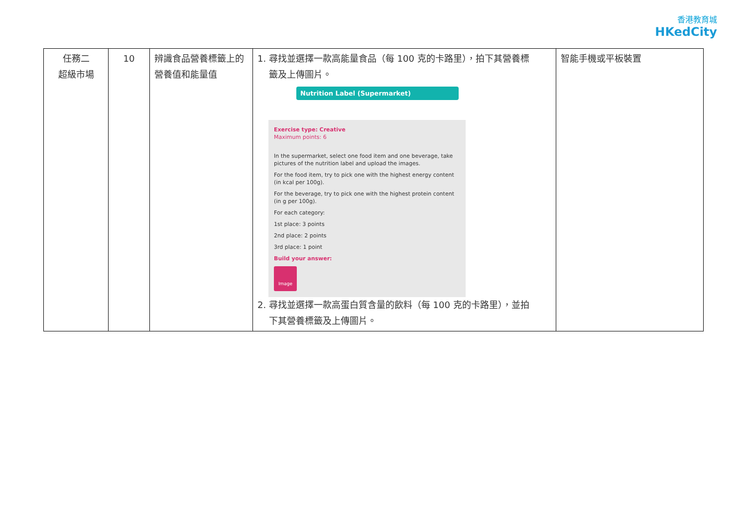香港教育城
HKedCity
| 任務二 超級市場 | 10 | 辨識食品營養標籤上的營養值和能量值 | 1. 尋找並選擇一款高能量食品（每 100 克的卡路里），拍下其營養標 籤及上傳圖片。 Nutrition Label (Supermarket) Exercise type: Creative Maximum points: 6 In the supermarket, select one food item and one beverage, take pictures of the nutrition label and upload the images. For the food item, try to pick one with the highest energy content (in kcal per 100g). For the beverage, try to pick one with the highest protein content (in g per 100g). For each category: 1st place: 3 points 2nd place: 2 points 3rd place: 1 point Build your answer: Image 2. 尋找並選擇一款高蛋白質含量的飲料（每 100 克的卡路里），並拍 下其營養標籤及上傳圖片。 | 智能手機或平板裝置 |